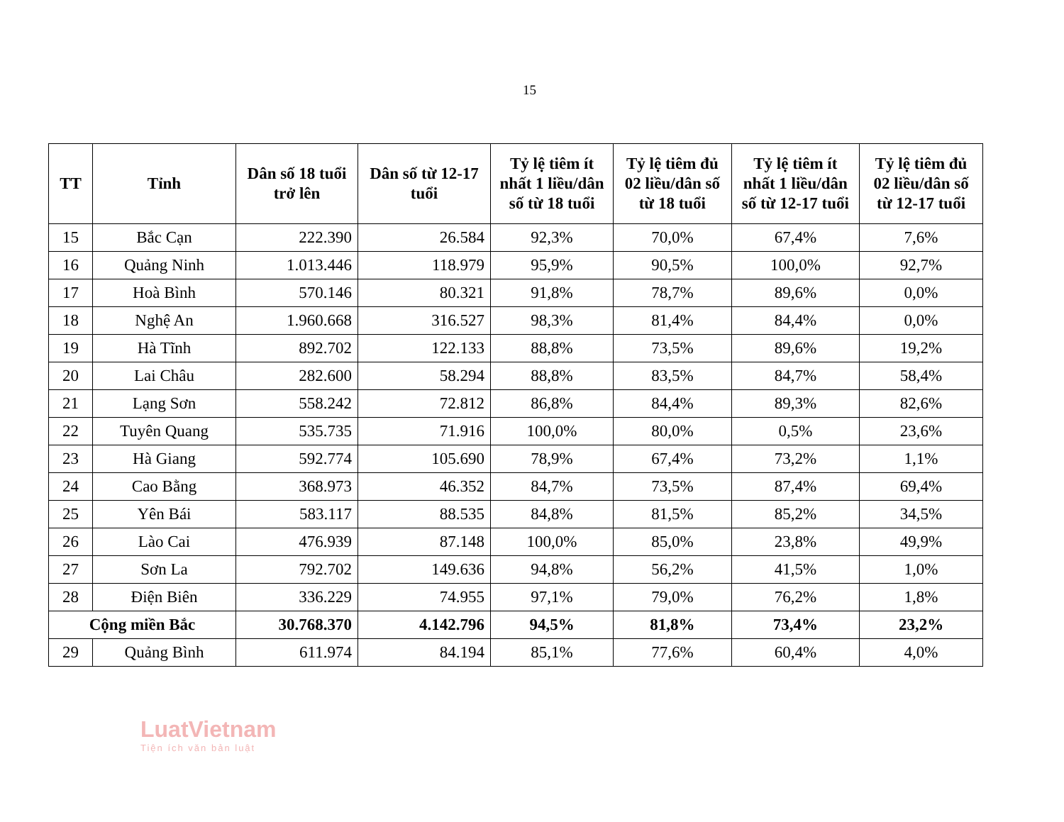15
| TT | Tỉnh | Dân số 18 tuổi trở lên | Dân số từ 12-17 tuổi | Tỷ lệ tiêm ít nhất 1 liều/dân số từ 18 tuổi | Tỷ lệ tiêm đủ 02 liều/dân số từ 18 tuổi | Tỷ lệ tiêm ít nhất 1 liều/dân số từ 12-17 tuổi | Tỷ lệ tiêm đủ 02 liều/dân số từ 12-17 tuổi |
| --- | --- | --- | --- | --- | --- | --- | --- |
| 15 | Bắc Cạn | 222.390 | 26.584 | 92,3% | 70,0% | 67,4% | 7,6% |
| 16 | Quảng Ninh | 1.013.446 | 118.979 | 95,9% | 90,5% | 100,0% | 92,7% |
| 17 | Hoà Bình | 570.146 | 80.321 | 91,8% | 78,7% | 89,6% | 0,0% |
| 18 | Nghệ An | 1.960.668 | 316.527 | 98,3% | 81,4% | 84,4% | 0,0% |
| 19 | Hà Tĩnh | 892.702 | 122.133 | 88,8% | 73,5% | 89,6% | 19,2% |
| 20 | Lai Châu | 282.600 | 58.294 | 88,8% | 83,5% | 84,7% | 58,4% |
| 21 | Lạng Sơn | 558.242 | 72.812 | 86,8% | 84,4% | 89,3% | 82,6% |
| 22 | Tuyên Quang | 535.735 | 71.916 | 100,0% | 80,0% | 0,5% | 23,6% |
| 23 | Hà Giang | 592.774 | 105.690 | 78,9% | 67,4% | 73,2% | 1,1% |
| 24 | Cao Bằng | 368.973 | 46.352 | 84,7% | 73,5% | 87,4% | 69,4% |
| 25 | Yên Bái | 583.117 | 88.535 | 84,8% | 81,5% | 85,2% | 34,5% |
| 26 | Lào Cai | 476.939 | 87.148 | 100,0% | 85,0% | 23,8% | 49,9% |
| 27 | Sơn La | 792.702 | 149.636 | 94,8% | 56,2% | 41,5% | 1,0% |
| 28 | Điện Biên | 336.229 | 74.955 | 97,1% | 79,0% | 76,2% | 1,8% |
| Cộng miền Bắc | | 30.768.370 | 4.142.796 | 94,5% | 81,8% | 73,4% | 23,2% |
| 29 | Quảng Bình | 611.974 | 84.194 | 85,1% | 77,6% | 60,4% | 4,0% |
LuatVietnam
Tiện ích văn bản luật